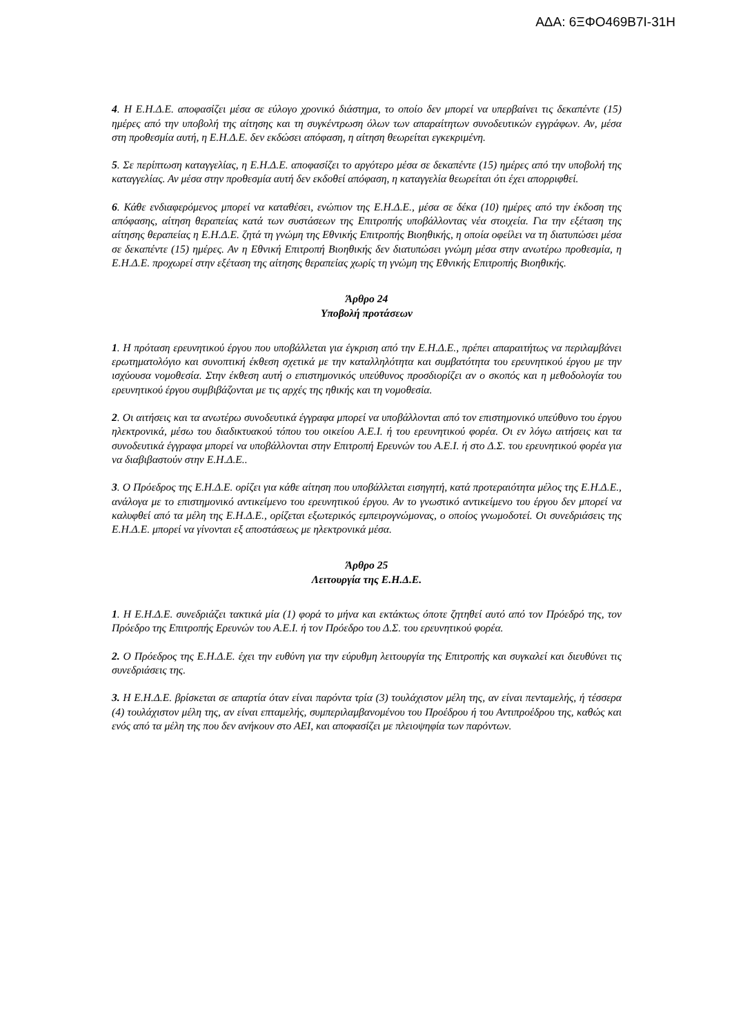ΑΔΑ: 6ΞΦΟ469Β7Ι-31Η
4. Η Ε.Η.Δ.Ε. αποφασίζει μέσα σε εύλογο χρονικό διάστημα, το οποίο δεν μπορεί να υπερβαίνει τις δεκαπέντε (15) ημέρες από την υποβολή της αίτησης και τη συγκέντρωση όλων των απαραίτητων συνοδευτικών εγγράφων. Αν, μέσα στη προθεσμία αυτή, η Ε.Η.Δ.Ε. δεν εκδώσει απόφαση, η αίτηση θεωρείται εγκεκριμένη.
5. Σε περίπτωση καταγγελίας, η Ε.Η.Δ.Ε. αποφασίζει το αργότερο μέσα σε δεκαπέντε (15) ημέρες από την υποβολή της καταγγελίας. Αν μέσα στην προθεσμία αυτή δεν εκδοθεί απόφαση, η καταγγελία θεωρείται ότι έχει απορριφθεί.
6. Κάθε ενδιαφερόμενος μπορεί να καταθέσει, ενώπιον της Ε.Η.Δ.Ε., μέσα σε δέκα (10) ημέρες από την έκδοση της απόφασης, αίτηση θεραπείας κατά των συστάσεων της Επιτροπής υποβάλλοντας νέα στοιχεία. Για την εξέταση της αίτησης θεραπείας η Ε.Η.Δ.Ε. ζητά τη γνώμη της Εθνικής Επιτροπής Βιοηθικής, η οποία οφείλει να τη διατυπώσει μέσα σε δεκαπέντε (15) ημέρες. Αν η Εθνική Επιτροπή Βιοηθικής δεν διατυπώσει γνώμη μέσα στην ανωτέρω προθεσμία, η Ε.Η.Δ.Ε. προχωρεί στην εξέταση της αίτησης θεραπείας χωρίς τη γνώμη της Εθνικής Επιτροπής Βιοηθικής.
Άρθρο 24
Υποβολή προτάσεων
1. Η πρόταση ερευνητικού έργου που υποβάλλεται για έγκριση από την Ε.Η.Δ.Ε., πρέπει απαραιτήτως να περιλαμβάνει ερωτηματολόγιο και συνοπτική έκθεση σχετικά με την καταλληλότητα και συμβατότητα του ερευνητικού έργου με την ισχύουσα νομοθεσία. Στην έκθεση αυτή ο επιστημονικός υπεύθυνος προσδιορίζει αν ο σκοπός και η μεθοδολογία του ερευνητικού έργου συμβιβάζονται με τις αρχές της ηθικής και τη νομοθεσία.
2. Οι αιτήσεις και τα ανωτέρω συνοδευτικά έγγραφα μπορεί να υποβάλλονται από τον επιστημονικό υπεύθυνο του έργου ηλεκτρονικά, μέσω του διαδικτυακού τόπου του οικείου Α.Ε.Ι. ή του ερευνητικού φορέα. Οι εν λόγω αιτήσεις και τα συνοδευτικά έγγραφα μπορεί να υποβάλλονται στην Επιτροπή Ερευνών του Α.Ε.Ι. ή στο Δ.Σ. του ερευνητικού φορέα για να διαβιβαστούν στην Ε.Η.Δ.Ε..
3. Ο Πρόεδρος της Ε.Η.Δ.Ε. ορίζει για κάθε αίτηση που υποβάλλεται εισηγητή, κατά προτεραιότητα μέλος της Ε.Η.Δ.Ε., ανάλογα με το επιστημονικό αντικείμενο του ερευνητικού έργου. Αν το γνωστικό αντικείμενο του έργου δεν μπορεί να καλυφθεί από τα μέλη της Ε.Η.Δ.Ε., ορίζεται εξωτερικός εμπειρογνώμονας, ο οποίος γνωμοδοτεί. Οι συνεδριάσεις της Ε.Η.Δ.Ε. μπορεί να γίνονται εξ αποστάσεως με ηλεκτρονικά μέσα.
Άρθρο 25
Λειτουργία της Ε.Η.Δ.Ε.
1. Η Ε.Η.Δ.Ε. συνεδριάζει τακτικά μία (1) φορά το μήνα και εκτάκτως όποτε ζητηθεί αυτό από τον Πρόεδρό της, τον Πρόεδρο της Επιτροπής Ερευνών του Α.Ε.Ι. ή τον Πρόεδρο του Δ.Σ. του ερευνητικού φορέα.
2. Ο Πρόεδρος της Ε.Η.Δ.Ε. έχει την ευθύνη για την εύρυθμη λειτουργία της Επιτροπής και συγκαλεί και διευθύνει τις συνεδριάσεις της.
3. Η Ε.Η.Δ.Ε. βρίσκεται σε απαρτία όταν είναι παρόντα τρία (3) τουλάχιστον μέλη της, αν είναι πενταμελής, ή τέσσερα (4) τουλάχιστον μέλη της, αν είναι επταμελής, συμπεριλαμβανομένου του Προέδρου ή του Αντιπροέδρου της, καθώς και ενός από τα μέλη της που δεν ανήκουν στο ΑΕΙ, και αποφασίζει με πλειοψηφία των παρόντων.